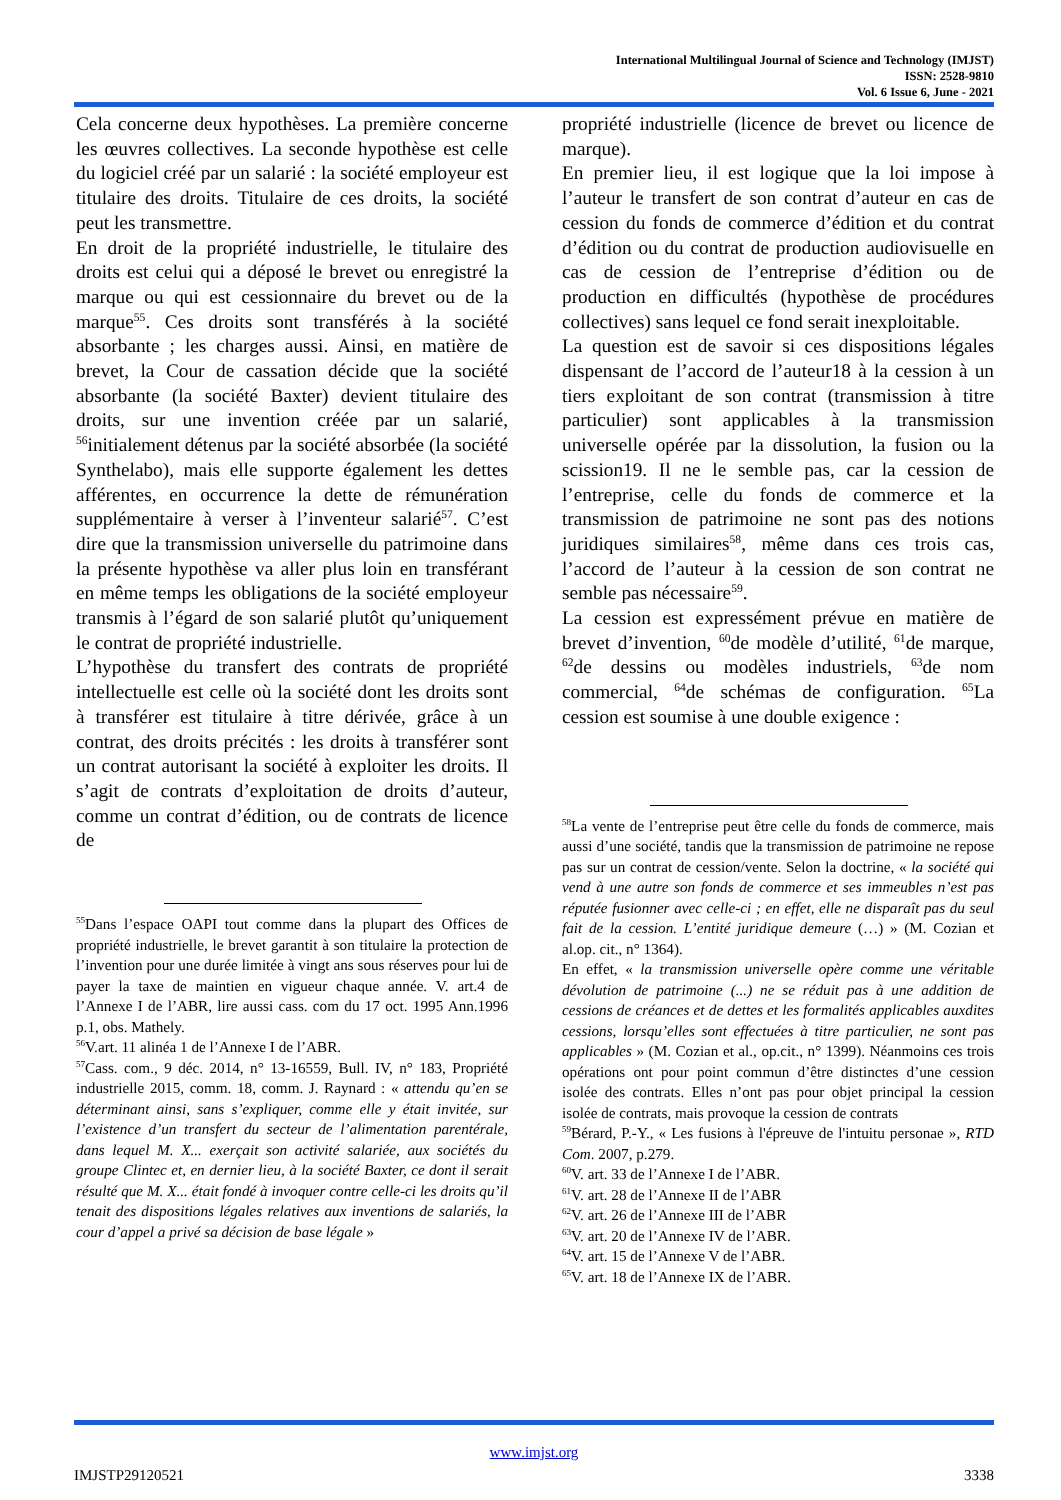International Multilingual Journal of Science and Technology (IMJST)
ISSN: 2528-9810
Vol. 6 Issue 6, June - 2021
Cela concerne deux hypothèses. La première concerne les œuvres collectives. La seconde hypothèse est celle du logiciel créé par un salarié : la société employeur est titulaire des droits. Titulaire de ces droits, la société peut les transmettre.
En droit de la propriété industrielle, le titulaire des droits est celui qui a déposé le brevet ou enregistré la marque ou qui est cessionnaire du brevet ou de la marque<sup>55</sup>. Ces droits sont transférés à la société absorbante ; les charges aussi. Ainsi, en matière de brevet, la Cour de cassation décide que la société absorbante (la société Baxter) devient titulaire des droits, sur une invention créée par un salarié, <sup>56</sup>initialement détenus par la société absorbée (la société Synthelabo), mais elle supporte également les dettes afférentes, en occurrence la dette de rémunération supplémentaire à verser à l’inventeur salarié<sup>57</sup>. C’est dire que la transmission universelle du patrimoine dans la présente hypothèse va aller plus loin en transférant en même temps les obligations de la société employeur transmis à l’égard de son salarié plutôt qu’uniquement le contrat de propriété industrielle.
L’hypothèse du transfert des contrats de propriété intellectuelle est celle où la société dont les droits sont à transférer est titulaire à titre dérivée, grâce à un contrat, des droits précités : les droits à transférer sont un contrat autorisant la société à exploiter les droits. Il s’agit de contrats d’exploitation de droits d’auteur, comme un contrat d’édition, ou de contrats de licence de
<sup>55</sup> Dans l’espace OAPI tout comme dans la plupart des Offices de propriété industrielle, le brevet garantit à son titulaire la protection de l’invention pour une durée limitée à vingt ans sous réserves pour lui de payer la taxe de maintien en vigueur chaque année. V. art.4 de l’Annexe I de l’ABR, lire aussi cass. com du 17 oct. 1995 Ann.1996 p.1, obs. Mathely.
<sup>56</sup>V.art. 11 alinéa 1 de l’Annexe I de l’ABR.
<sup>57</sup> Cass. com., 9 déc. 2014, n° 13-16559, Bull. IV, n° 183, Propriété industrielle 2015, comm. 18, comm. J. Raynard : « attendu qu’en se déterminant ainsi, sans s’expliquer, comme elle y était invitée, sur l’existence d’un transfert du secteur de l’alimentation parentérale, dans lequel M. X... exerçait son activité salariée, aux sociétés du groupe Clintec et, en dernier lieu, à la société Baxter, ce dont il serait résulté que M. X... était fondé à invoquer contre celle-ci les droits qu’il tenait des dispositions légales relatives aux inventions de salariés, la cour d’appel a privé sa décision de base légale »
propriété industrielle (licence de brevet ou licence de marque).
En premier lieu, il est logique que la loi impose à l’auteur le transfert de son contrat d’auteur en cas de cession du fonds de commerce d’édition et du contrat d’édition ou du contrat de production audiovisuelle en cas de cession de l’entreprise d’édition ou de production en difficultés (hypothèse de procédures collectives) sans lequel ce fond serait inexploitable.
La question est de savoir si ces dispositions légales dispensant de l’accord de l’auteur18 à la cession à un tiers exploitant de son contrat (transmission à titre particulier) sont applicables à la transmission universelle opérée par la dissolution, la fusion ou la scission19. Il ne le semble pas, car la cession de l’entreprise, celle du fonds de commerce et la transmission de patrimoine ne sont pas des notions juridiques similaires<sup>58</sup>, même dans ces trois cas, l’accord de l’auteur à la cession de son contrat ne semble pas nécessaire<sup>59</sup>.
La cession est expressément prévue en matière de brevet d’invention, <sup>60</sup>de modèle d’utilité, <sup>61</sup>de marque, <sup>62</sup>de dessins ou modèles industriels, <sup>63</sup>de nom commercial, <sup>64</sup>de schémas de configuration. <sup>65</sup>La cession est soumise à une double exigence :
<sup>58</sup>La vente de l’entreprise peut être celle du fonds de commerce, mais aussi d’une société, tandis que la transmission de patrimoine ne repose pas sur un contrat de cession/vente. Selon la doctrine, « la société qui vend à une autre son fonds de commerce et ses immeubles n’est pas réputée fusionner avec celle-ci ; en effet, elle ne disparaît pas du seul fait de la cession. L’entité juridique demeure (…) » (M. Cozian et al.op. cit., n° 1364).
En effet, « la transmission universelle opère comme une véritable dévolution de patrimoine (...) ne se réduit pas à une addition de cessions de créances et de dettes et les formalités applicables auxdites cessions, lorsqu’elles sont effectuées à titre particulier, ne sont pas applicables » (M. Cozian et al., op.cit., n° 1399). Néanmoins ces trois opérations ont pour point commun d’être distinctes d’une cession isolée des contrats. Elles n’ont pas pour objet principal la cession isolée de contrats, mais provoque la cession de contrats
<sup>59</sup>Bérard, P.-Y., « Les fusions à l'épreuve de l'intuitu personae », RTD Com. 2007, p.279.
<sup>60</sup>V. art. 33 de l’Annexe I de l’ABR.
<sup>61</sup>V. art. 28 de l’Annexe II de l’ABR
<sup>62</sup>V. art. 26 de l’Annexe III de l’ABR
<sup>63</sup>V. art. 20 de l’Annexe IV de l’ABR.
<sup>64</sup>V. art. 15 de l’Annexe V de l’ABR.
<sup>65</sup>V. art. 18 de l’Annexe IX de l’ABR.
www.imjst.org
IMJSTP29120521 3338